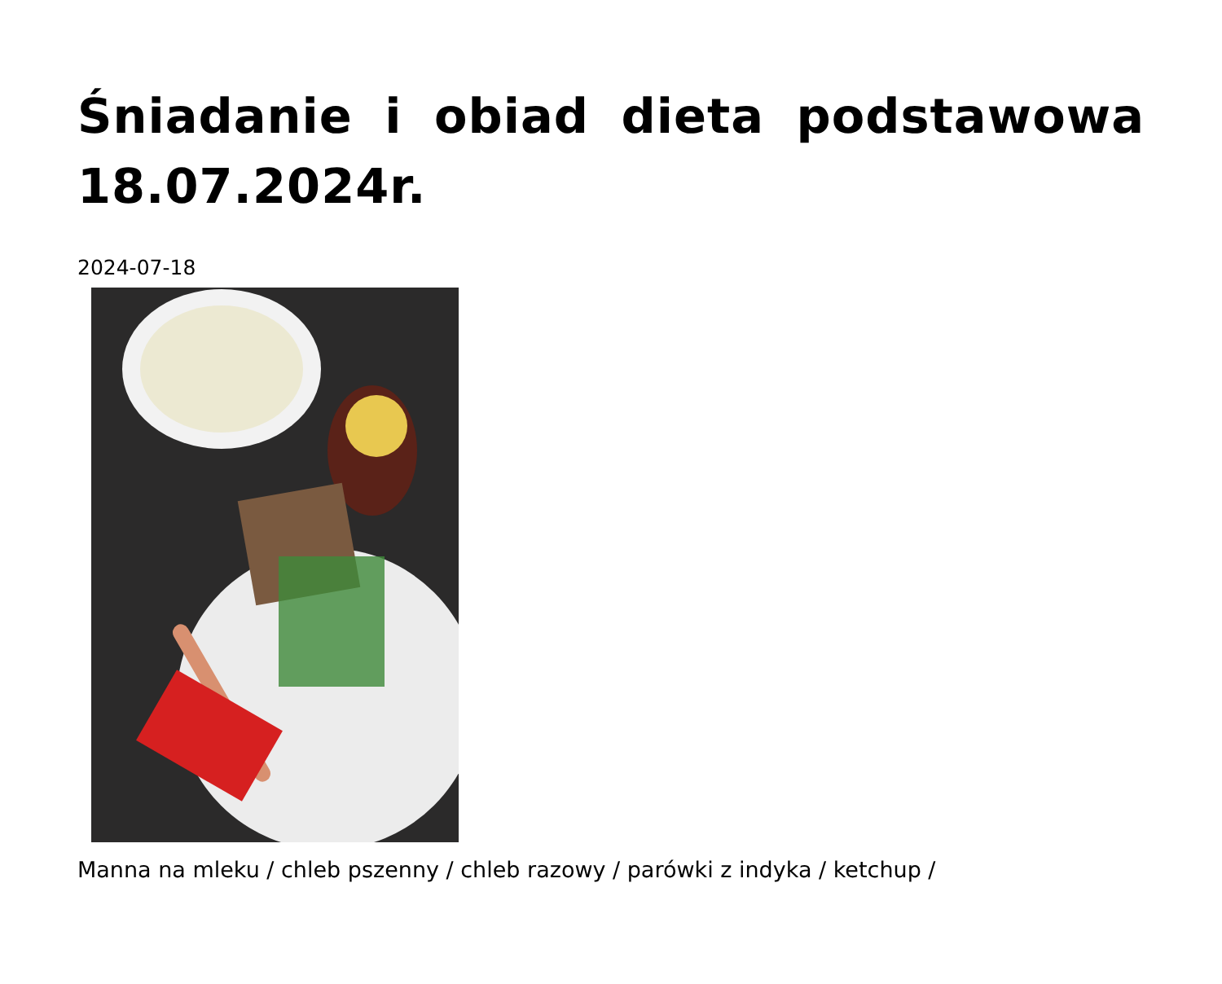Śniadanie i obiad dieta podstawowa 18.07.2024r.
2024-07-18
Manna na mleku / chleb pszenny / chleb razowy / parówki z indyka / ketchup /